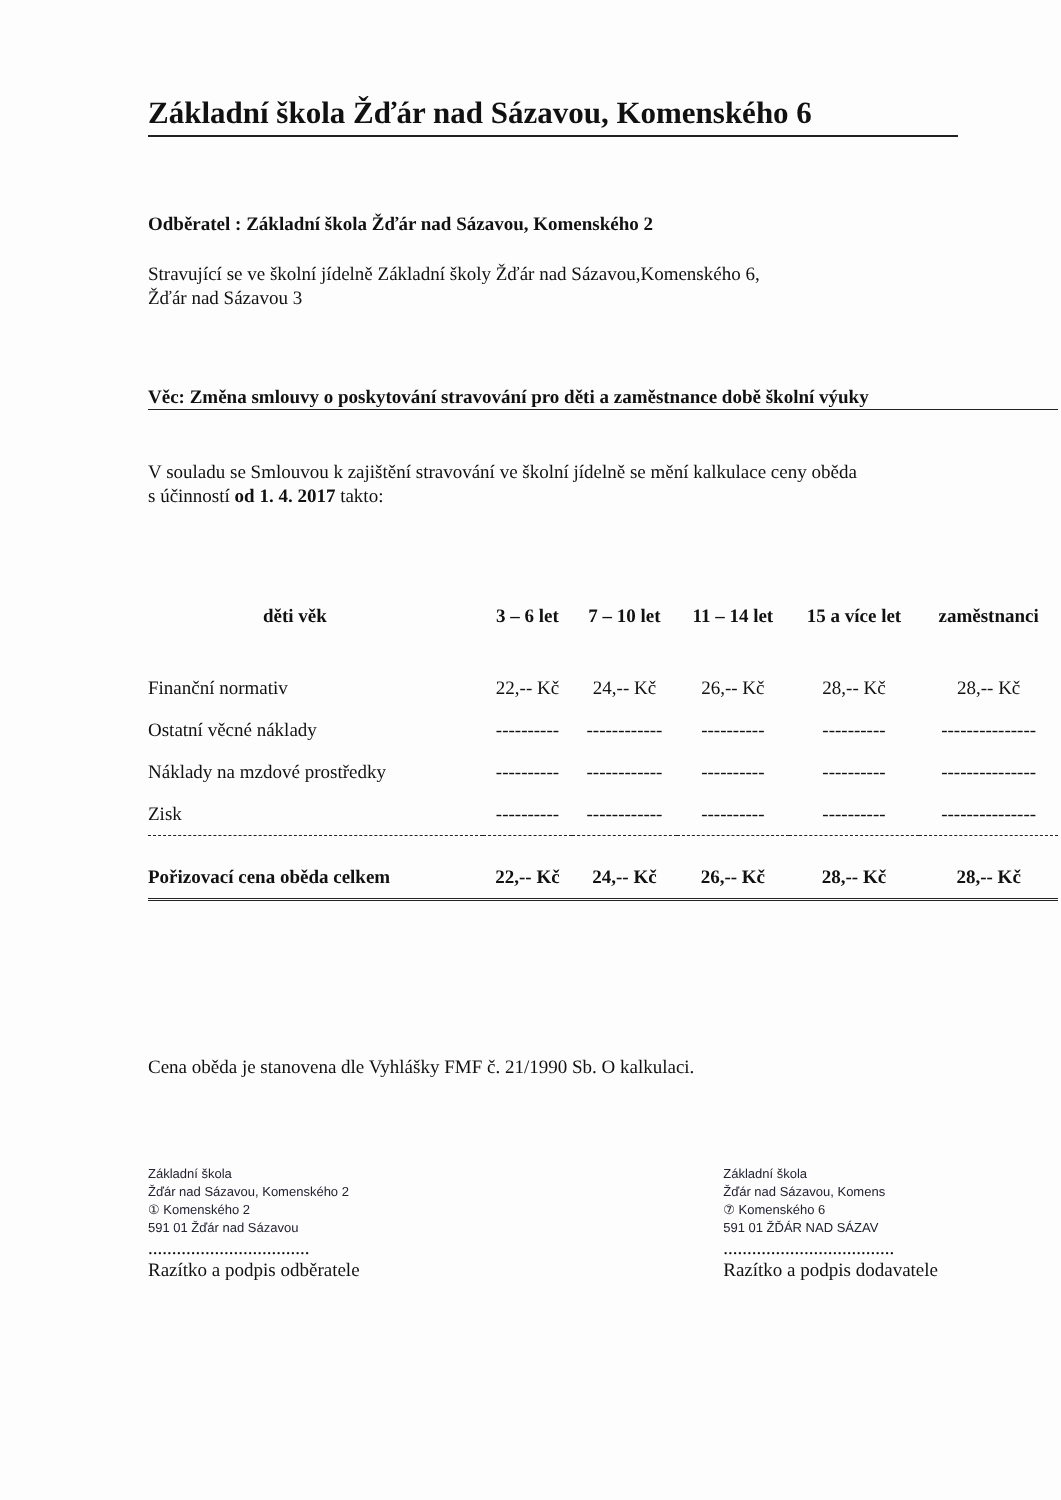Základní škola Žďár nad Sázavou, Komenského 6
Odběratel : Základní škola Žďár nad Sázavou, Komenského 2
Stravující se ve školní jídelně Základní školy Žďár nad Sázavou,Komenského 6,
Žďár nad Sázavou 3
Věc: Změna smlouvy o poskytování stravování pro děti a zaměstnance době školní výuky
V souladu se Smlouvou k zajištění stravování ve školní jídelně se mění kalkulace ceny oběda
s účinností od 1. 4. 2017 takto:
| děti věk | 3 – 6 let | 7 – 10 let | 11 – 14 let | 15 a více let | zaměstnanci |
| --- | --- | --- | --- | --- | --- |
| Finanční normativ | 22,-- Kč | 24,-- Kč | 26,-- Kč | 28,-- Kč | 28,-- Kč |
| Ostatní věcné náklady | ---------- | ------------ | ---------- | ---------- | --------------- |
| Náklady na mzdové prostředky | ---------- | ------------ | ---------- | ---------- | --------------- |
| Zisk | ---------- | ------------ | ---------- | ---------- | --------------- |
| Pořizovací cena oběda celkem | 22,-- Kč | 24,-- Kč | 26,-- Kč | 28,-- Kč | 28,-- Kč |
Cena oběda je stanovena dle Vyhlášky FMF č. 21/1990 Sb. O kalkulaci.
Základní škola
Žďár nad Sázavou, Komenského 2
① Komenského 2
591 01 Žďár nad Sázavou
..................................
Razítko a podpis odběratele
Základní škola
Žďár nad Sázavou, Komens
⑦ Komenského 6
591 01 ŽĎÁR NAD SÁZAV
....................................
Razítko a podpis dodavatele